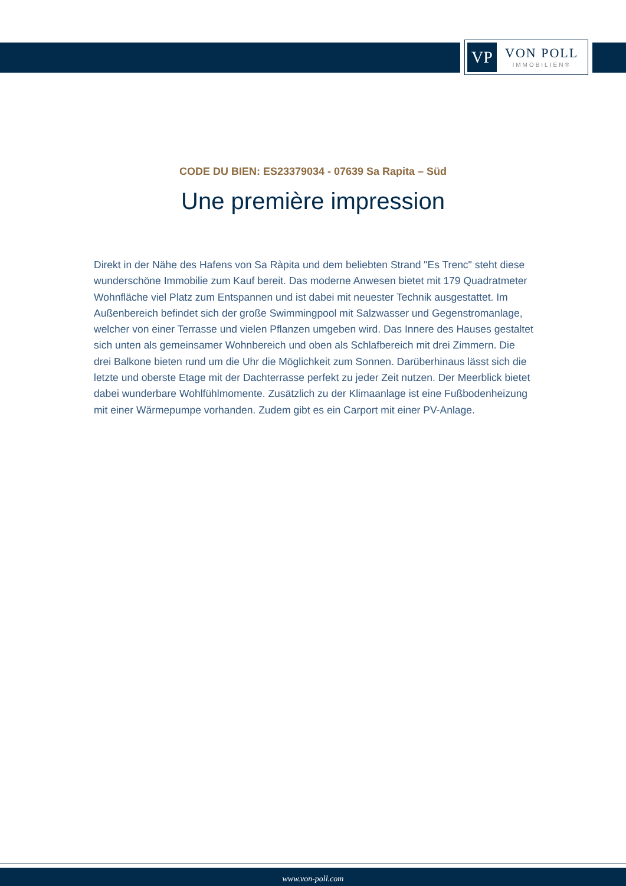VP
VON POLL
IMMOBILIEN®
CODE DU BIEN: ES23379034 - 07639 Sa Rapita – Süd
Une première impression
Direkt in der Nähe des Hafens von Sa Ràpita und dem beliebten Strand "Es Trenc" steht diese wunderschöne Immobilie zum Kauf bereit. Das moderne Anwesen bietet mit 179 Quadratmeter Wohnfläche viel Platz zum Entspannen und ist dabei mit neuester Technik ausgestattet. Im Außenbereich befindet sich der große Swimmingpool mit Salzwasser und Gegenstromanlage, welcher von einer Terrasse und vielen Pflanzen umgeben wird. Das Innere des Hauses gestaltet sich unten als gemeinsamer Wohnbereich und oben als Schlafbereich mit drei Zimmern. Die drei Balkone bieten rund um die Uhr die Möglichkeit zum Sonnen. Darüberhinaus lässt sich die letzte und oberste Etage mit der Dachterrasse perfekt zu jeder Zeit nutzen. Der Meerblick bietet dabei wunderbare Wohlfühlmomente. Zusätzlich zu der Klimaanlage ist eine Fußbodenheizung mit einer Wärmepumpe vorhanden. Zudem gibt es ein Carport mit einer PV-Anlage.
www.von-poll.com